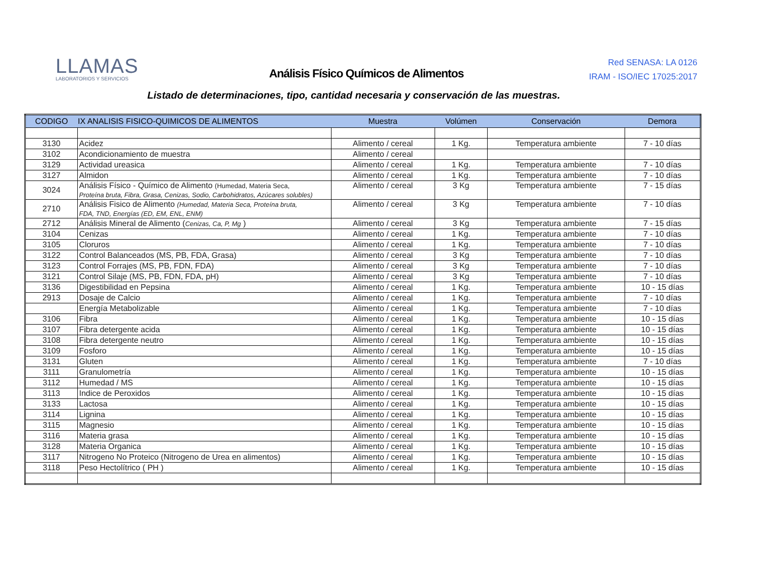LLAMAS
LABORATORIOS Y SERVICIOS
Análisis Físico Químicos de Alimentos
Red SENASA: LA 0126
IRAM - ISO/IEC 17025:2017
Listado de determinaciones, tipo, cantidad necesaria y conservación de las muestras.
| CODIGO | IX ANALISIS FISICO-QUIMICOS DE ALIMENTOS | Muestra | Volúmen | Conservación | Demora |
| --- | --- | --- | --- | --- | --- |
| 3130 | Acidez | Alimento / cereal | 1 Kg. | Temperatura ambiente | 7 - 10 días |
| 3102 | Acondicionamiento de muestra | Alimento / cereal | | | |
| 3129 | Actividad ureasica | Alimento / cereal | 1 Kg. | Temperatura ambiente | 7 - 10 días |
| 3127 | Almidon | Alimento / cereal | 1 Kg. | Temperatura ambiente | 7 - 10 días |
| 3024 | Análisis Físico - Químico de Alimento (Humedad, Materia Seca, Proteína bruta, Fibra, Grasa, Cenizas, Sodio, Carbohidratos, Azúcares solubles) | Alimento / cereal | 3 Kg | Temperatura ambiente | 7 - 15 días |
| 2710 | Análisis Fisico de Alimento (Humedad, Materia Seca, Proteína bruta, FDA, TND, Energías (ED, EM, ENL, ENM) | Alimento / cereal | 3 Kg | Temperatura ambiente | 7 - 10 días |
| 2712 | Análisis Mineral de Alimento ( Cenizas, Ca, P, Mg ) | Alimento / cereal | 3 Kg | Temperatura ambiente | 7 - 15 días |
| 3104 | Cenizas | Alimento / cereal | 1 Kg. | Temperatura ambiente | 7 - 10 días |
| 3105 | Cloruros | Alimento / cereal | 1 Kg. | Temperatura ambiente | 7 - 10 días |
| 3122 | Control Balanceados (MS, PB, FDA, Grasa) | Alimento / cereal | 3 Kg | Temperatura ambiente | 7 - 10 días |
| 3123 | Control Forrajes (MS, PB, FDN, FDA) | Alimento / cereal | 3 Kg | Temperatura ambiente | 7 - 10 días |
| 3121 | Control Silaje (MS, PB, FDN, FDA, pH) | Alimento / cereal | 3 Kg | Temperatura ambiente | 7 - 10 días |
| 3136 | Digestibilidad en Pepsina | Alimento / cereal | 1 Kg. | Temperatura ambiente | 10 - 15 días |
| 2913 | Dosaje de Calcio | Alimento / cereal | 1 Kg. | Temperatura ambiente | 7 - 10 días |
| | Energía Metabolizable | Alimento / cereal | 1 Kg. | Temperatura ambiente | 7 - 10 días |
| 3106 | Fibra | Alimento / cereal | 1 Kg. | Temperatura ambiente | 10 - 15 días |
| 3107 | Fibra detergente acida | Alimento / cereal | 1 Kg. | Temperatura ambiente | 10 - 15 días |
| 3108 | Fibra detergente neutro | Alimento / cereal | 1 Kg. | Temperatura ambiente | 10 - 15 días |
| 3109 | Fosforo | Alimento / cereal | 1 Kg. | Temperatura ambiente | 10 - 15 días |
| 3131 | Gluten | Alimento / cereal | 1 Kg. | Temperatura ambiente | 7 - 10 días |
| 3111 | Granulometría | Alimento / cereal | 1 Kg. | Temperatura ambiente | 10 - 15 días |
| 3112 | Humedad / MS | Alimento / cereal | 1 Kg. | Temperatura ambiente | 10 - 15 días |
| 3113 | Indice de Peroxidos | Alimento / cereal | 1 Kg. | Temperatura ambiente | 10 - 15 días |
| 3133 | Lactosa | Alimento / cereal | 1 Kg. | Temperatura ambiente | 10 - 15 días |
| 3114 | Lignina | Alimento / cereal | 1 Kg. | Temperatura ambiente | 10 - 15 días |
| 3115 | Magnesio | Alimento / cereal | 1 Kg. | Temperatura ambiente | 10 - 15 días |
| 3116 | Materia grasa | Alimento / cereal | 1 Kg. | Temperatura ambiente | 10 - 15 días |
| 3128 | Materia Organica | Alimento / cereal | 1 Kg. | Temperatura ambiente | 10 - 15 días |
| 3117 | Nitrogeno No Proteico (Nitrogeno de Urea en alimentos) | Alimento / cereal | 1 Kg. | Temperatura ambiente | 10 - 15 días |
| 3118 | Peso Hectolítrico ( PH ) | Alimento / cereal | 1 Kg. | Temperatura ambiente | 10 - 15 días |